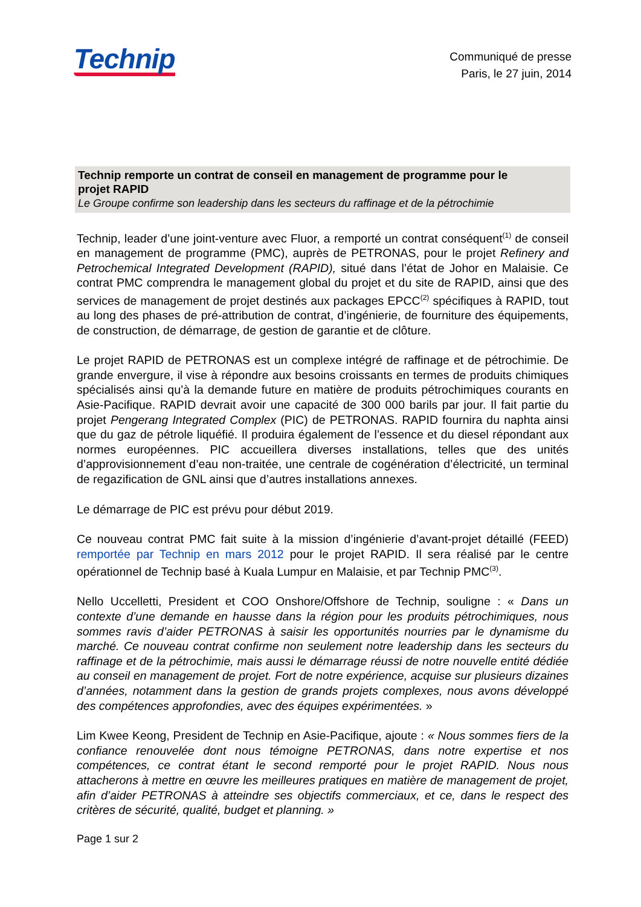Technip
Communiqué de presse
Paris, le 27 juin, 2014
Technip remporte un contrat de conseil en management de programme pour le projet RAPID
Le Groupe confirme son leadership dans les secteurs du raffinage et de la pétrochimie
Technip, leader d’une joint-venture avec Fluor, a remporté un contrat conséquent<sup>(1)</sup> de conseil en management de programme (PMC), auprès de PETRONAS, pour le projet Refinery and Petrochemical Integrated Development (RAPID), situé dans l’état de Johor en Malaisie. Ce contrat PMC comprendra le management global du projet et du site de RAPID, ainsi que des services de management de projet destinés aux packages EPCC<sup>(2)</sup> spécifiques à RAPID, tout au long des phases de pré-attribution de contrat, d’ingénierie, de fourniture des équipements, de construction, de démarrage, de gestion de garantie et de clôture.
Le projet RAPID de PETRONAS est un complexe intégré de raffinage et de pétrochimie. De grande envergure, il vise à répondre aux besoins croissants en termes de produits chimiques spécialisés ainsi qu’à la demande future en matière de produits pétrochimiques courants en Asie-Pacifique. RAPID devrait avoir une capacité de 300 000 barils par jour. Il fait partie du projet Pengerang Integrated Complex (PIC) de PETRONAS. RAPID fournira du naphta ainsi que du gaz de pétrole liquéfié. Il produira également de l’essence et du diesel répondant aux normes européennes. PIC accueillera diverses installations, telles que des unités d’approvisionnement d’eau non-traitée, une centrale de cogénération d’électricité, un terminal de regazification de GNL ainsi que d’autres installations annexes.
Le démarrage de PIC est prévu pour début 2019.
Ce nouveau contrat PMC fait suite à la mission d’ingénierie d’avant-projet détaillé (FEED) remportée par Technip en mars 2012 pour le projet RAPID. Il sera réalisé par le centre opérationnel de Technip basé à Kuala Lumpur en Malaisie, et par Technip PMC<sup>(3)</sup>.
Nello Uccelletti, President et COO Onshore/Offshore de Technip, souligne : « Dans un contexte d’une demande en hausse dans la région pour les produits pétrochimiques, nous sommes ravis d’aider PETRONAS à saisir les opportunités nourries par le dynamisme du marché. Ce nouveau contrat confirme non seulement notre leadership dans les secteurs du raffinage et de la pétrochimie, mais aussi le démarrage réussi de notre nouvelle entité dédiée au conseil en management de projet. Fort de notre expérience, acquise sur plusieurs dizaines d’années, notamment dans la gestion de grands projets complexes, nous avons développé des compétences approfondies, avec des équipes expérimentées. »
Lim Kwee Keong, President de Technip en Asie-Pacifique, ajoute : « Nous sommes fiers de la confiance renouvelée dont nous témoigne PETRONAS, dans notre expertise et nos compétences, ce contrat étant le second remporté pour le projet RAPID. Nous nous attacherons à mettre en œuvre les meilleures pratiques en matière de management de projet, afin d’aider PETRONAS à atteindre ses objectifs commerciaux, et ce, dans le respect des critères de sécurité, qualité, budget et planning. »
Page 1 sur 2